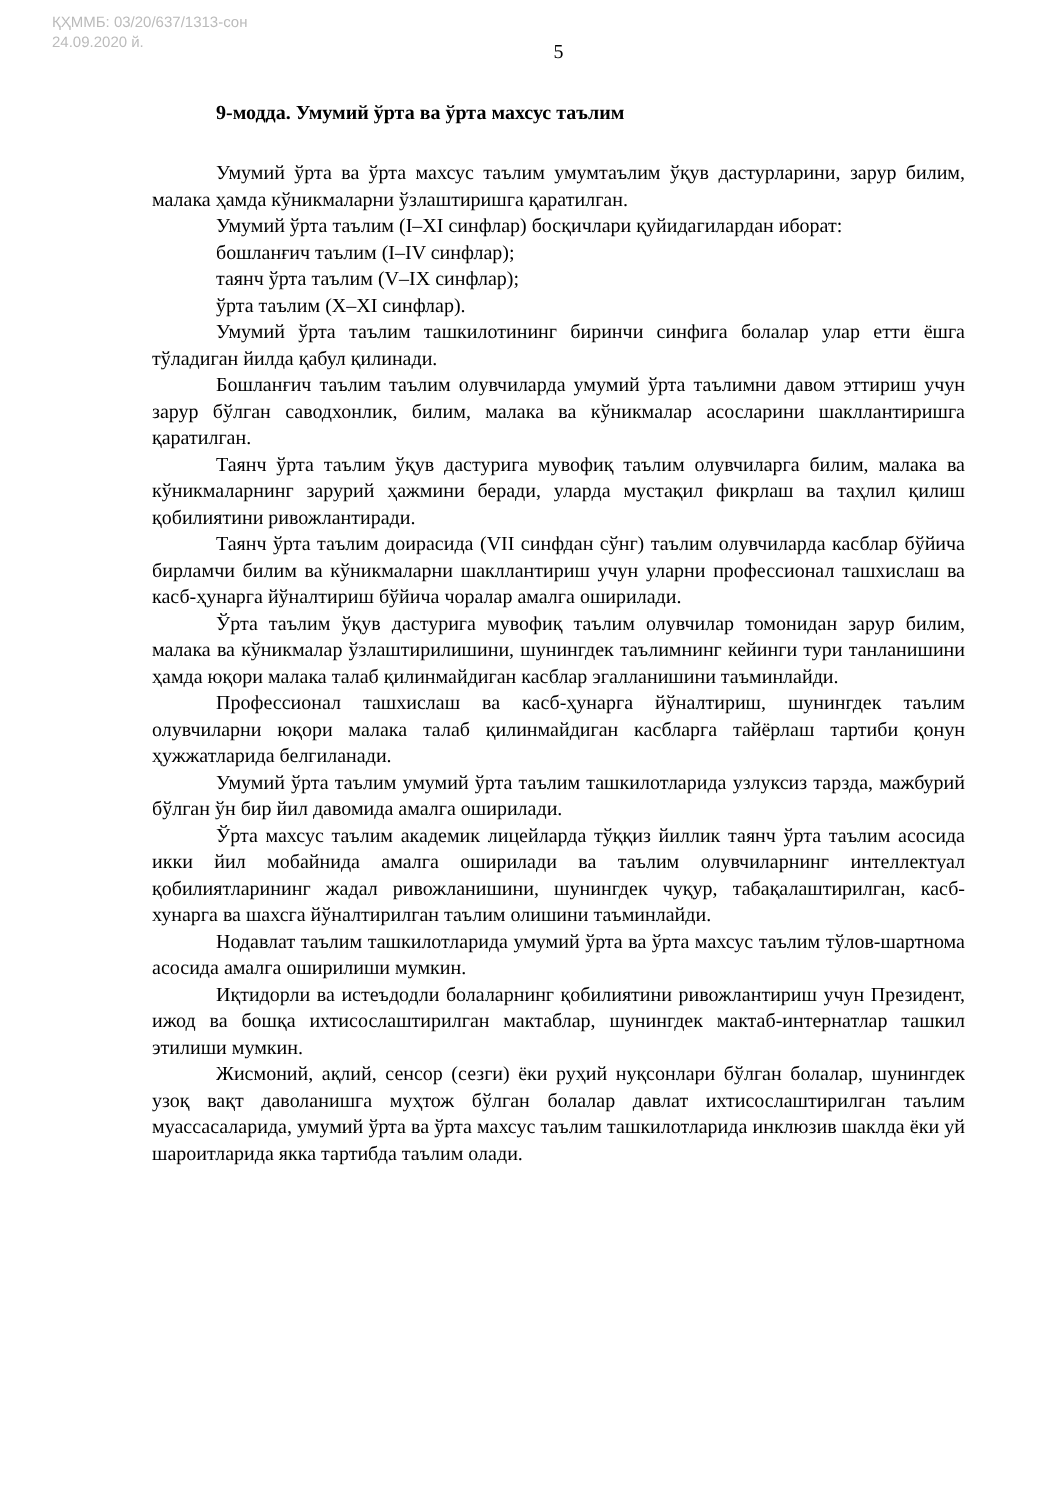ҚҲММБ: 03/20/637/1313-сон
24.09.2020 й.
5
9-модда. Умумий ўрта ва ўрта махсус таълим
Умумий ўрта ва ўрта махсус таълим умумтаълим ўқув дастурларини, зарур билим, малака ҳамда кўникмаларни ўзлаштиришга қаратилган.
Умумий ўрта таълим (I–XI синфлар) босқичлари қуйидагилардан иборат:
бошланғич таълим (I–IV синфлар);
таянч ўрта таълим (V–IX синфлар);
ўрта таълим (X–XI синфлар).
Умумий ўрта таълим ташкилотининг биринчи синфига болалар улар етти ёшга тўладиган йилда қабул қилинади.
Бошланғич таълим таълим олувчиларда умумий ўрта таълимни давом эттириш учун зарур бўлган саводхонлик, билим, малака ва кўникмалар асосларини шакллантиришга қаратилган.
Таянч ўрта таълим ўқув дастурига мувофиқ таълим олувчиларга билим, малака ва кўникмаларнинг зарурий ҳажмини беради, уларда мустақил фикрлаш ва таҳлил қилиш қобилиятини ривожлантиради.
Таянч ўрта таълим доирасида (VII синфдан сўнг) таълим олувчиларда касблар бўйича бирламчи билим ва кўникмаларни шакллантириш учун уларни профессионал ташхислаш ва касб-ҳунарга йўналтириш бўйича чоралар амалга оширилади.
Ўрта таълим ўқув дастурига мувофиқ таълим олувчилар томонидан зарур билим, малака ва кўникмалар ўзлаштирилишини, шунингдек таълимнинг кейинги тури танланишини ҳамда юқори малака талаб қилинмайдиган касблар эгалланишини таъминлайди.
Профессионал ташхислаш ва касб-ҳунарга йўналтириш, шунингдек таълим олувчиларни юқори малака талаб қилинмайдиган касбларга тайёрлаш тартиби қонун ҳужжатларида белгиланади.
Умумий ўрта таълим умумий ўрта таълим ташкилотларида узлуксиз тарзда, мажбурий бўлган ўн бир йил давомида амалга оширилади.
Ўрта махсус таълим академик лицейларда тўққиз йиллик таянч ўрта таълим асосида икки йил мобайнида амалга оширилади ва таълим олувчиларнинг интеллектуал қобилиятларининг жадал ривожланишини, шунингдек чуқур, табақалаштирилган, касб-хунарга ва шахсга йўналтирилган таълим олишини таъминлайди.
Нодавлат таълим ташкилотларида умумий ўрта ва ўрта махсус таълим тўлов-шартнома асосида амалга оширилиши мумкин.
Иқтидорли ва истеъдодли болаларнинг қобилиятини ривожлантириш учун Президент, ижод ва бошқа ихтисослаштирилган мактаблар, шунингдек мактаб-интернатлар ташкил этилиши мумкин.
Жисмоний, ақлий, сенсор (сезги) ёки руҳий нуқсонлари бўлган болалар, шунингдек узоқ вақт даволанишга муҳтож бўлган болалар давлат ихтисослаштирилган таълим муассасаларида, умумий ўрта ва ўрта махсус таълим ташкилотларида инклюзив шаклда ёки уй шароитларида якка тартибда таълим олади.